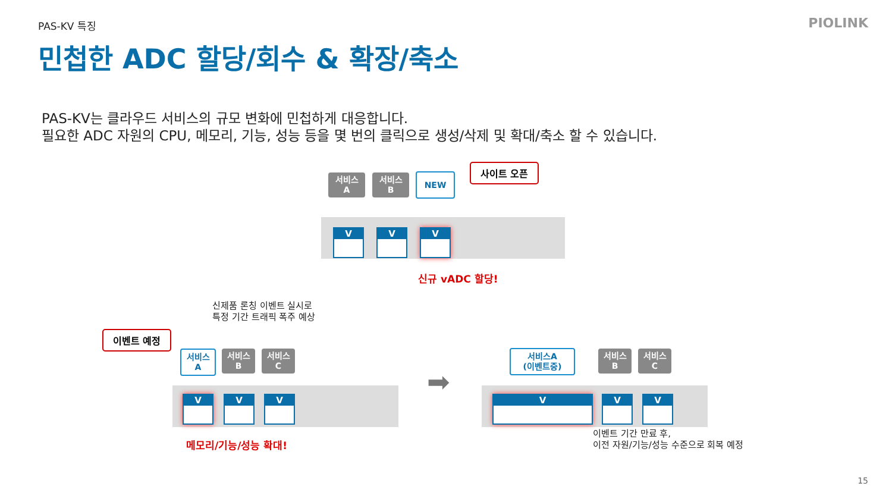PAS-KV 특징 PIOLINK
민첩한 ADC 할당/회수 & 확장/축소
PAS-KV는 클라우드 서비스의 규모 변화에 민첩하게 대응합니다.
필요한 ADC 자원의 CPU, 메모리, 기능, 성능 등을 몇 번의 클릭으로 생성/삭제 및 확대/축소 할 수 있습니다.
서비스
A
서비스
B
NEW
사이트 오픈
V
↙↓↘
V
↙↓↘
V
↙↓↘
신규 vADC 할당!
신제품 론칭 이벤트 실시로
특정 기간 트래픽 폭주 예상
이벤트 예정
서비스
A
서비스
B
서비스
C
V
↙↓↘
V
↙↓↘
V
↙↓↘
메모리/기능/성능 확대!
➡
서비스A
(이벤트중)
서비스
B
서비스
C
V
↙↓↘
V
↙↓↘
V
↙↓↘
이벤트 기간 만료 후,
이전 자원/기능/성능 수준으로 회복 예정
15